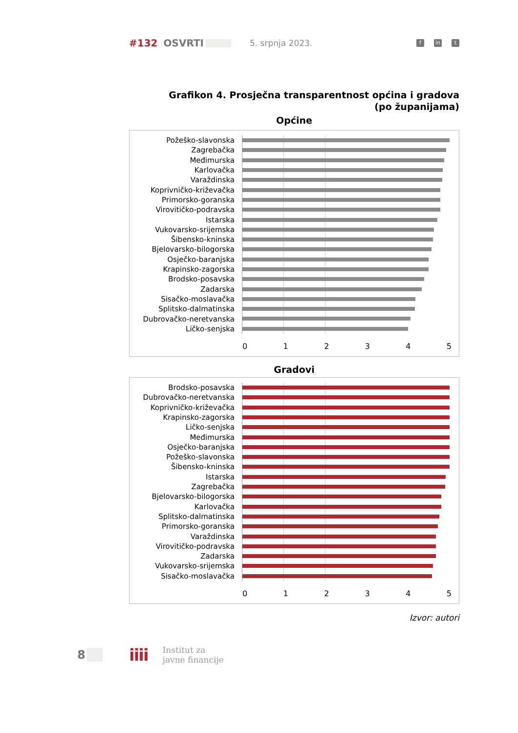#132 OSVRTI 5. srpnja 2023. f in t
Grafikon 4. Prosječna transparentnost općina i gradova
(po županijama)
Općine
Požeško-slavonska
Zagrebačka
Međimurska
Karlovačka
Varaždinska
Koprivničko-križevačka
Primorsko-goranska
Virovitičko-podravska
Istarska
Vukovarsko-srijemska
Šibensko-kninska
Bjelovarsko-bilogorska
Osječko-baranjska
Krapinsko-zagorska
Brodsko-posavska
Zadarska
Sisačko-moslavačka
Splitsko-dalmatinska
Dubrovačko-neretvanska
Ličko-senjska
0 1 2 3 4 5
Gradovi
Brodsko-posavska
Dubrovačko-neretvanska
Koprivničko-križevačka
Krapinsko-zagorska
Ličko-senjska
Međimurska
Osječko-baranjska
Požeško-slavonska
Šibensko-kninska
Istarska
Zagrebačka
Bjelovarsko-bilogorska
Karlovačka
Splitsko-dalmatinska
Primorsko-goranska
Varaždinska
Virovitičko-podravska
Zadarska
Vukovarsko-srijemska
Sisačko-moslavačka
0 1 2 3 4 5
Izvor: autori
8
iiii
Institut za
javne financije